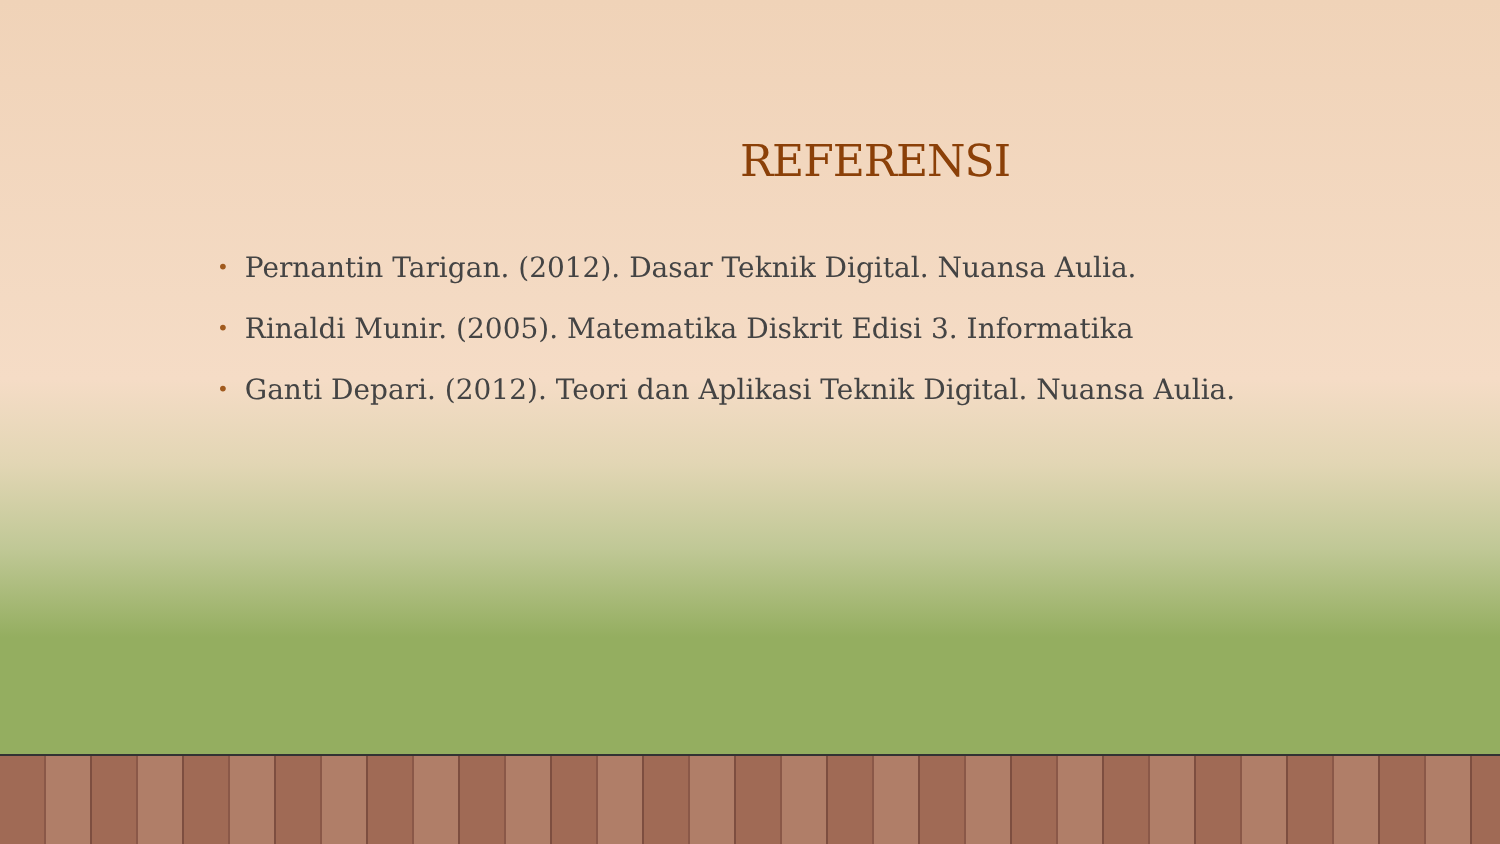REFERENSI
• Pernantin Tarigan. (2012). Dasar Teknik Digital. Nuansa Aulia.
• Rinaldi Munir. (2005). Matematika Diskrit Edisi 3. Informatika
• Ganti Depari. (2012). Teori dan Aplikasi Teknik Digital. Nuansa Aulia.